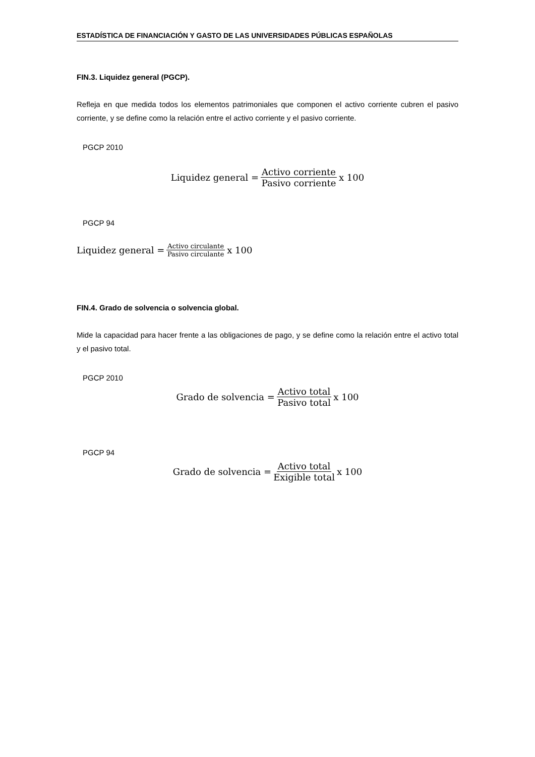ESTADÍSTICA DE FINANCIACIÓN Y GASTO DE LAS UNIVERSIDADES PÚBLICAS ESPAÑOLAS
FIN.3. Liquidez general (PGCP).
Refleja en que medida todos los elementos patrimoniales que componen el activo corriente cubren el pasivo corriente, y se define como la relación entre el activo corriente y el pasivo corriente.
PGCP 2010
Liquidez general = Activo corriente Pasivo corriente x 100
PGCP 94
Liquidez general = Activo circulante Pasivo circulante x 100
FIN.4. Grado de solvencia o solvencia global.
Mide la capacidad para hacer frente a las obligaciones de pago, y se define como la relación entre el activo total y el pasivo total.
PGCP 2010
Grado de solvencia = Activo total Pasivo total x 100
PGCP 94
Grado de solvencia = Activo total Exigible total x 100